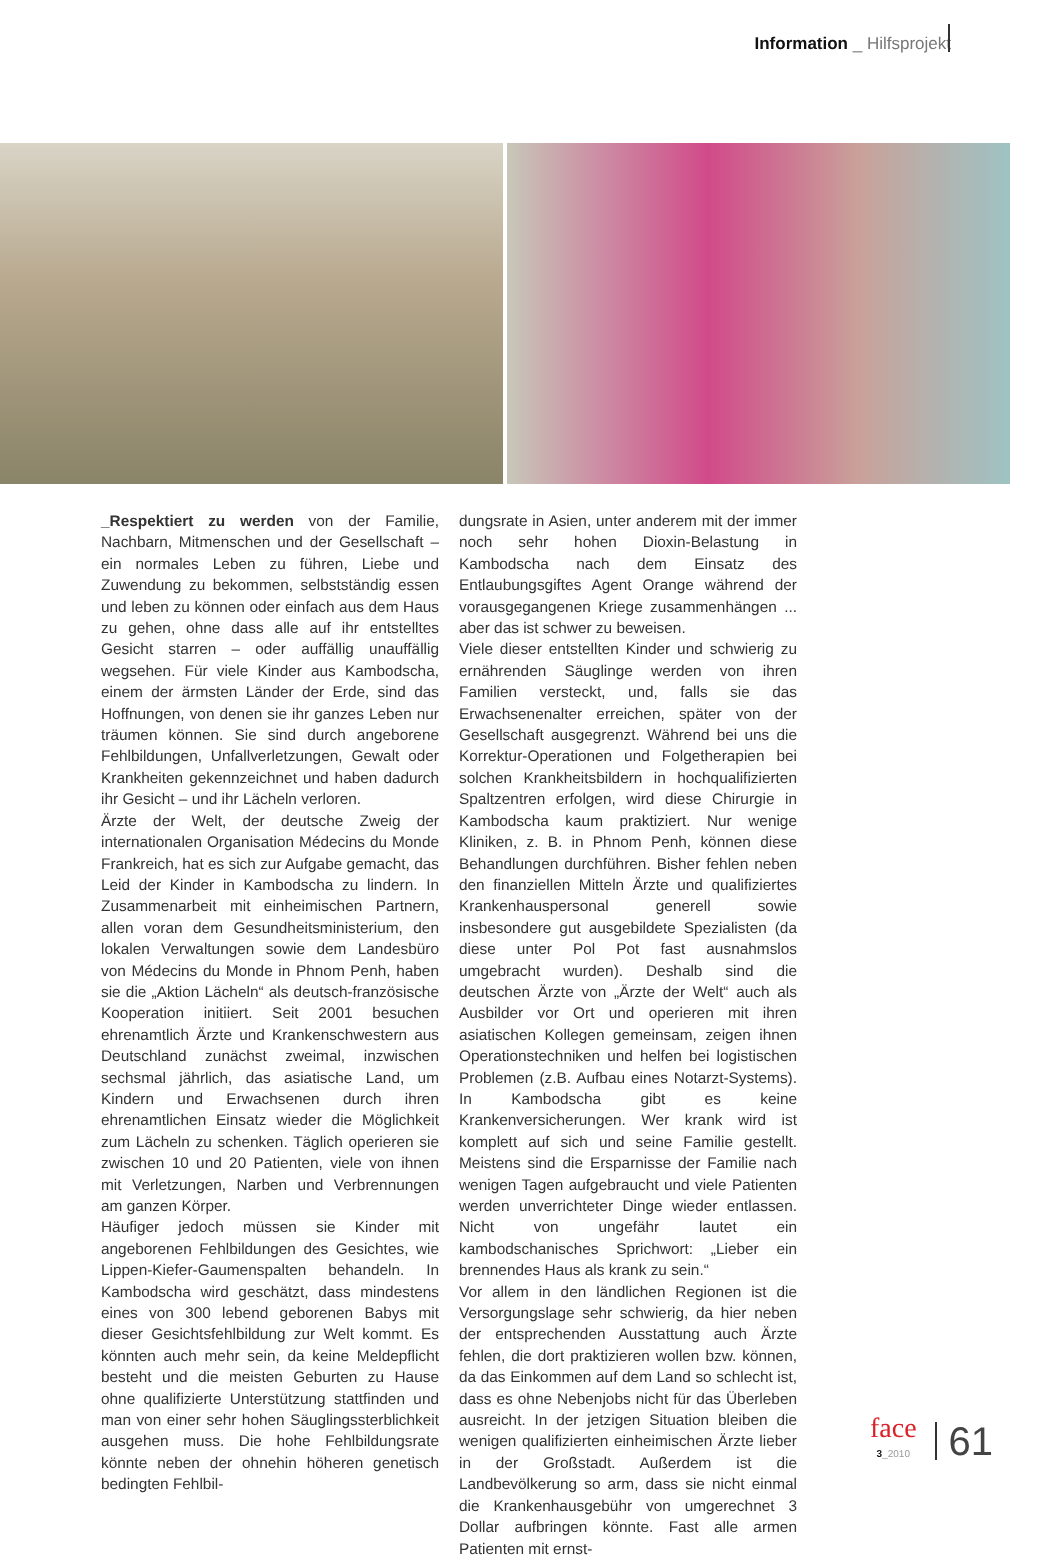Information _ Hilfsprojekt
_Respektiert zu werden von der Familie, Nachbarn, Mitmenschen und der Gesellschaft – ein normales Leben zu führen, Liebe und Zuwendung zu bekommen, selbstständig essen und leben zu können oder einfach aus dem Haus zu gehen, ohne dass alle auf ihr entstelltes Gesicht starren – oder auffällig unauffällig wegsehen. Für viele Kinder aus Kambodscha, einem der ärmsten Länder der Erde, sind das Hoffnungen, von denen sie ihr ganzes Leben nur träumen können. Sie sind durch angeborene Fehlbildungen, Unfallverletzungen, Gewalt oder Krankheiten gekennzeichnet und haben dadurch ihr Gesicht – und ihr Lächeln verloren.
Ärzte der Welt, der deutsche Zweig der internationalen Organisation Médecins du Monde Frankreich, hat es sich zur Aufgabe gemacht, das Leid der Kinder in Kambodscha zu lindern. In Zusammenarbeit mit einheimischen Partnern, allen voran dem Gesundheitsministerium, den lokalen Verwaltungen sowie dem Landesbüro von Médecins du Monde in Phnom Penh, haben sie die „Aktion Lächeln“ als deutsch-französische Kooperation initiiert. Seit 2001 besuchen ehrenamtlich Ärzte und Krankenschwestern aus Deutschland zunächst zweimal, inzwischen sechsmal jährlich, das asiatische Land, um Kindern und Erwachsenen durch ihren ehrenamtlichen Einsatz wieder die Möglichkeit zum Lächeln zu schenken. Täglich operieren sie zwischen 10 und 20 Patienten, viele von ihnen mit Verletzungen, Narben und Verbrennungen am ganzen Körper.
Häufiger jedoch müssen sie Kinder mit angeborenen Fehlbildungen des Gesichtes, wie Lippen-Kiefer-Gaumenspalten behandeln. In Kambodscha wird geschätzt, dass mindestens eines von 300 lebend geborenen Babys mit dieser Gesichtsfehlbildung zur Welt kommt. Es könnten auch mehr sein, da keine Meldepflicht besteht und die meisten Geburten zu Hause ohne qualifizierte Unterstützung stattfinden und man von einer sehr hohen Säuglingssterblichkeit ausgehen muss. Die hohe Fehlbildungsrate könnte neben der ohnehin höheren genetisch bedingten Fehlbil-
dungsrate in Asien, unter anderem mit der immer noch sehr hohen Dioxin-Belastung in Kambodscha nach dem Einsatz des Entlaubungsgiftes Agent Orange während der vorausgegangenen Kriege zusammenhängen ... aber das ist schwer zu beweisen.
Viele dieser entstellten Kinder und schwierig zu ernährenden Säuglinge werden von ihren Familien versteckt, und, falls sie das Erwachsenenalter erreichen, später von der Gesellschaft ausgegrenzt. Während bei uns die Korrektur-Operationen und Folgetherapien bei solchen Krankheitsbildern in hochqualifizierten Spaltzentren erfolgen, wird diese Chirurgie in Kambodscha kaum praktiziert. Nur wenige Kliniken, z. B. in Phnom Penh, können diese Behandlungen durchführen. Bisher fehlen neben den finanziellen Mitteln Ärzte und qualifiziertes Krankenhauspersonal generell sowie insbesondere gut ausgebildete Spezialisten (da diese unter Pol Pot fast ausnahmslos umgebracht wurden). Deshalb sind die deutschen Ärzte von „Ärzte der Welt“ auch als Ausbilder vor Ort und operieren mit ihren asiatischen Kollegen gemeinsam, zeigen ihnen Operationstechniken und helfen bei logistischen Problemen (z.B. Aufbau eines Notarzt-Systems). In Kambodscha gibt es keine Krankenversicherungen. Wer krank wird ist komplett auf sich und seine Familie gestellt. Meistens sind die Ersparnisse der Familie nach wenigen Tagen aufgebraucht und viele Patienten werden unverrichteter Dinge wieder entlassen. Nicht von ungefähr lautet ein kambodschanisches Sprichwort: „Lieber ein brennendes Haus als krank zu sein.“
Vor allem in den ländlichen Regionen ist die Versorgungslage sehr schwierig, da hier neben der entsprechenden Ausstattung auch Ärzte fehlen, die dort praktizieren wollen bzw. können, da das Einkommen auf dem Land so schlecht ist, dass es ohne Nebenjobs nicht für das Überleben ausreicht. In der jetzigen Situation bleiben die wenigen qualifizierten einheimischen Ärzte lieber in der Großstadt. Außerdem ist die Landbevölkerung so arm, dass sie nicht einmal die Krankenhausgebühr von umgerechnet 3 Dollar aufbringen könnte. Fast alle armen Patienten mit ernst-
face
3_2010
61